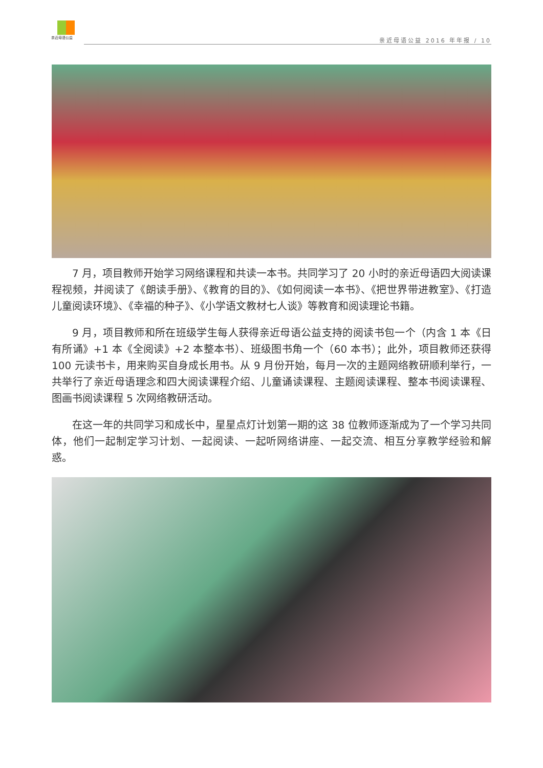亲近母语公益
亲近母语公益 2016 年年报 / 10
7 月，项目教师开始学习网络课程和共读一本书。共同学习了 20 小时的亲近母语四大阅读课程视频，并阅读了《朗读手册》、《教育的目的》、《如何阅读一本书》、《把世界带进教室》、《打造儿童阅读环境》、《幸福的种子》、《小学语文教材七人谈》等教育和阅读理论书籍。
9 月，项目教师和所在班级学生每人获得亲近母语公益支持的阅读书包一个（内含 1 本《日有所诵》+1 本《全阅读》+2 本整本书）、班级图书角一个（60 本书）；此外，项目教师还获得 100 元读书卡，用来购买自身成长用书。从 9 月份开始，每月一次的主题网络教研顺利举行，一共举行了亲近母语理念和四大阅读课程介绍、儿童诵读课程、主题阅读课程、整本书阅读课程、图画书阅读课程 5 次网络教研活动。
在这一年的共同学习和成长中，星星点灯计划第一期的这 38 位教师逐渐成为了一个学习共同体，他们一起制定学习计划、一起阅读、一起听网络讲座、一起交流、相互分享教学经验和解惑。